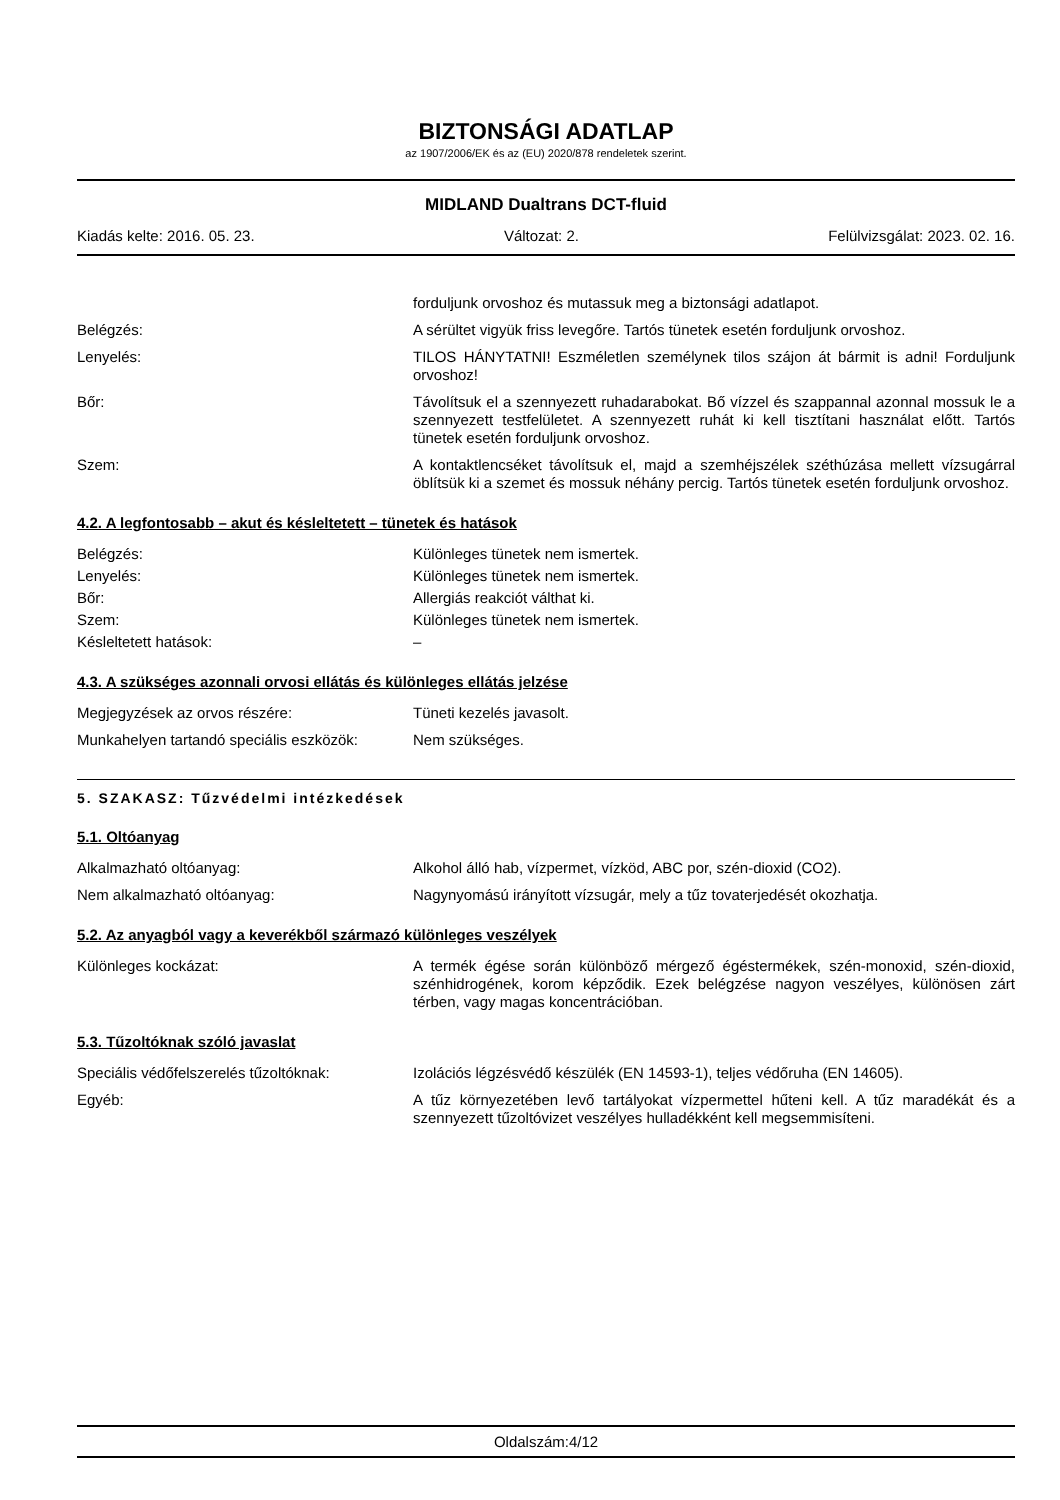BIZTONSÁGI ADATLAP
az 1907/2006/EK és az (EU) 2020/878 rendeletek szerint.
MIDLAND Dualtrans DCT-fluid
Kiadás kelte: 2016. 05. 23. Változat: 2. Felülvizsgálat: 2023. 02. 16.
forduljunk orvoshoz és mutassuk meg a biztonsági adatlapot.
Belégzés: A sérültet vigyük friss levegőre. Tartós tünetek esetén forduljunk orvoshoz.
Lenyelés: TILOS HÁNYTATNI! Eszméletlen személynek tilos szájon át bármit is adni! Forduljunk orvoshoz!
Bőr: Távolítsuk el a szennyezett ruhadarabokat. Bő vízzel és szappannal azonnal mossuk le a szennyezett testfelületet. A szennyezett ruhát ki kell tisztítani használat előtt. Tartós tünetek esetén forduljunk orvoshoz.
Szem: A kontaktlencséket távolítsuk el, majd a szemhéjszélek széthúzása mellett vízsugárral öblítsük ki a szemet és mossuk néhány percig. Tartós tünetek esetén forduljunk orvoshoz.
4.2. A legfontosabb – akut és késleltetett – tünetek és hatások
Belégzés: Különleges tünetek nem ismertek.
Lenyelés: Különleges tünetek nem ismertek.
Bőr: Allergiás reakciót válthat ki.
Szem: Különleges tünetek nem ismertek.
Késleltetett hatások: –
4.3. A szükséges azonnali orvosi ellátás és különleges ellátás jelzése
Megjegyzések az orvos részére: Tüneti kezelés javasolt.
Munkahelyen tartandó speciális eszközök:
Nem szükséges.
5. SZAKASZ: Tűzvédelmi intézkedések
5.1. Oltóanyag
Alkalmazható oltóanyag: Alkohol álló hab, vízpermet, vízköd, ABC por, szén-dioxid (CO2).
Nem alkalmazható oltóanyag: Nagynyomású irányított vízsugár, mely a tűz tovaterjedését okozhatja.
5.2. Az anyagból vagy a keverékből származó különleges veszélyek
Különleges kockázat: A termék égése során különböző mérgező égéstermékek, szén-monoxid, szén-dioxid, szénhidrogének, korom képződik. Ezek belégzése nagyon veszélyes, különösen zárt térben, vagy magas koncentrációban.
5.3. Tűzoltóknak szóló javaslat
Speciális védőfelszerelés tűzoltóknak:
Izolációs légzésvédő készülék (EN 14593-1), teljes védőruha (EN 14605).
Egyéb: A tűz környezetében levő tartályokat vízpermettel hűteni kell. A tűz maradékát és a szennyezett tűzoltóvizet veszélyes hulladékként kell megsemmisíteni.
Oldalszám:4/12